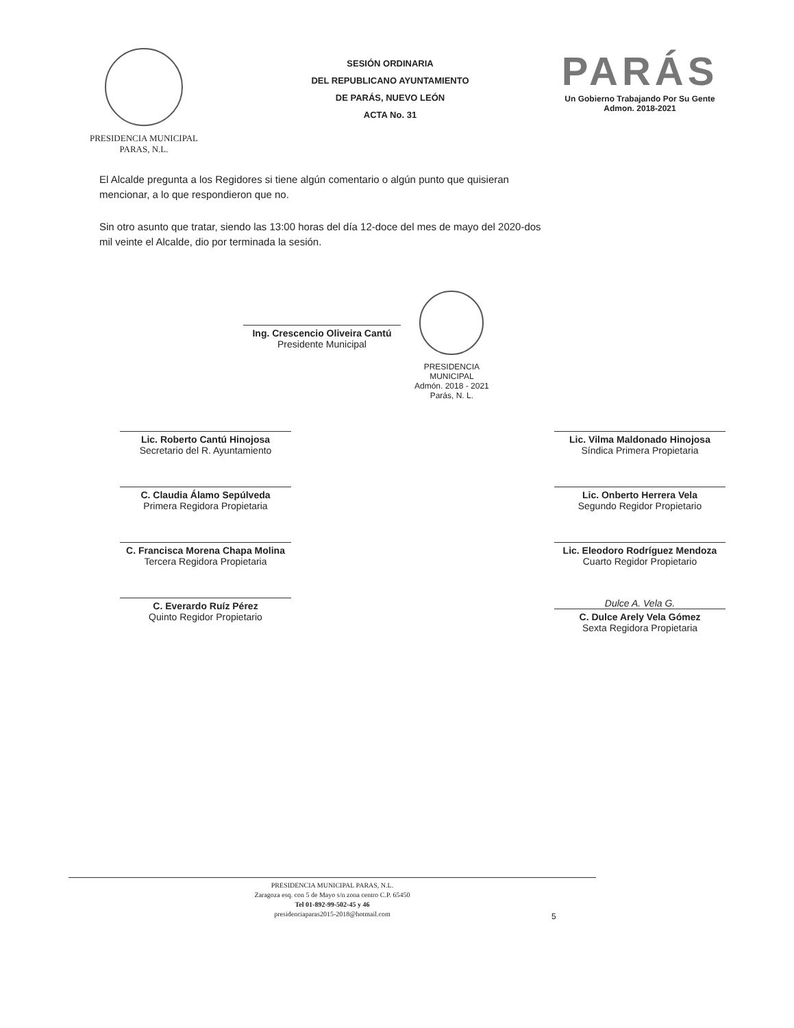PRESIDENCIA MUNICIPAL
PARAS, N.L.
SESIÓN ORDINARIA
DEL REPUBLICANO AYUNTAMIENTO
DE PARÁS, NUEVO LEÓN
ACTA No. 31
PARÁS
Un Gobierno Trabajando Por Su Gente
Admon. 2018-2021
El Alcalde pregunta a los Regidores si tiene algún comentario o algún punto que quisieran mencionar, a lo que respondieron que no.
Sin otro asunto que tratar, siendo las 13:00 horas del día 12-doce del mes de mayo del 2020-dos mil veinte el Alcalde, dio por terminada la sesión.
Ing. Crescencio Oliveira Cantú
Presidente Municipal
PRESIDENCIA
MUNICIPAL
Admón. 2018 - 2021
Parás, N. L.
Lic. Roberto Cantú Hinojosa
Secretario del R. Ayuntamiento
Lic. Vilma Maldonado Hinojosa
Síndica Primera Propietaria
C. Claudia Álamo Sepúlveda
Primera Regidora Propietaria
Lic. Onberto Herrera Vela
Segundo Regidor Propietario
C. Francisca Morena Chapa Molina
Tercera Regidora Propietaria
Lic. Eleodoro Rodríguez Mendoza
Cuarto Regidor Propietario
C. Everardo Ruíz Pérez
Quinto Regidor Propietario
Dulce A. Vela G.
C. Dulce Arely Vela Gómez
Sexta Regidora Propietaria
PRESIDENCIA MUNICIPAL PARAS, N.L.
Zaragoza esq. con 5 de Mayo s/n zona centro C.P. 65450
Tel 01-892-99-502-45 y 46
presidenciaparas2015-2018@hotmail.com
5